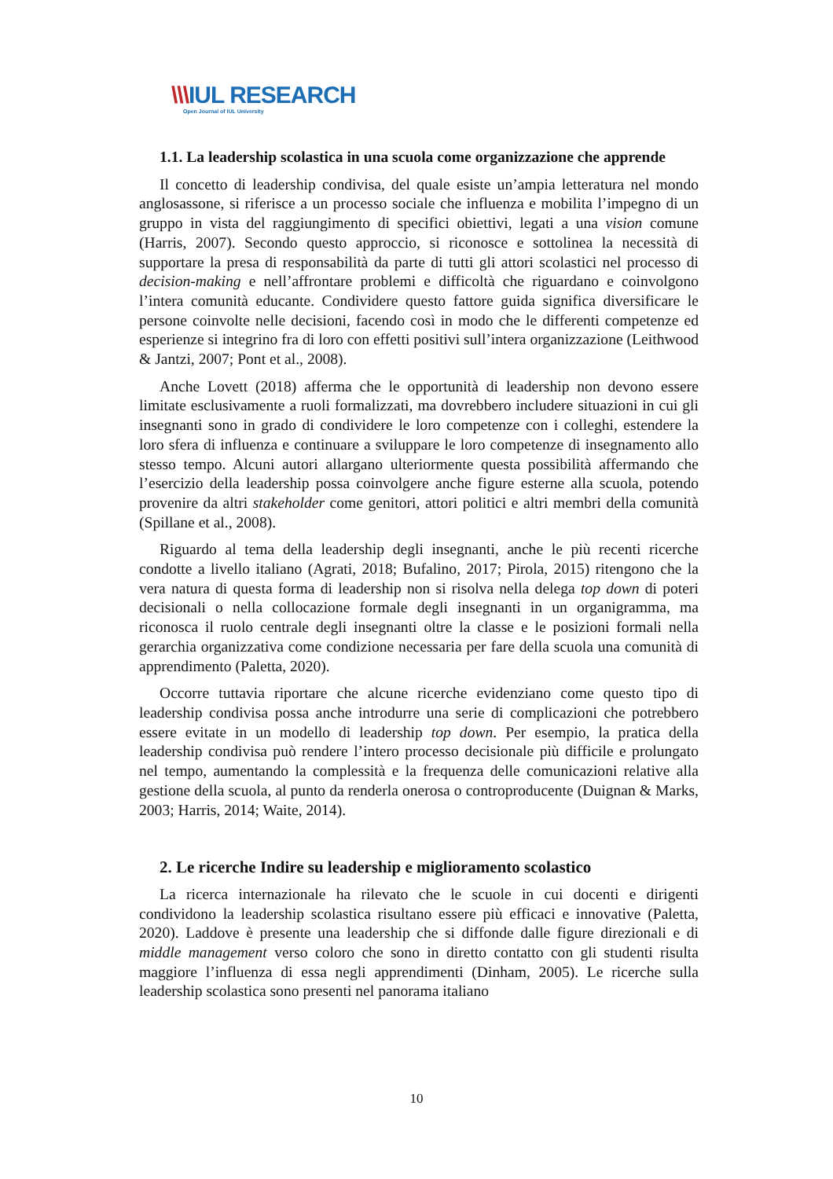\\\IUL RESEARCH
Open Journal of IUL University
1.1. La leadership scolastica in una scuola come organizzazione che apprende
Il concetto di leadership condivisa, del quale esiste un’ampia letteratura nel mondo anglosassone, si riferisce a un processo sociale che influenza e mobilita l’impegno di un gruppo in vista del raggiungimento di specifici obiettivi, legati a una vision comune (Harris, 2007). Secondo questo approccio, si riconosce e sottolinea la necessità di supportare la presa di responsabilità da parte di tutti gli attori scolastici nel processo di decision-making e nell’affrontare problemi e difficoltà che riguardano e coinvolgono l’intera comunità educante. Condividere questo fattore guida significa diversificare le persone coinvolte nelle decisioni, facendo così in modo che le differenti competenze ed esperienze si integrino fra di loro con effetti positivi sull’intera organizzazione (Leithwood & Jantzi, 2007; Pont et al., 2008).
Anche Lovett (2018) afferma che le opportunità di leadership non devono essere limitate esclusivamente a ruoli formalizzati, ma dovrebbero includere situazioni in cui gli insegnanti sono in grado di condividere le loro competenze con i colleghi, estendere la loro sfera di influenza e continuare a sviluppare le loro competenze di insegnamento allo stesso tempo. Alcuni autori allargano ulteriormente questa possibilità affermando che l’esercizio della leadership possa coinvolgere anche figure esterne alla scuola, potendo provenire da altri stakeholder come genitori, attori politici e altri membri della comunità (Spillane et al., 2008).
Riguardo al tema della leadership degli insegnanti, anche le più recenti ricerche condotte a livello italiano (Agrati, 2018; Bufalino, 2017; Pirola, 2015) ritengono che la vera natura di questa forma di leadership non si risolva nella delega top down di poteri decisionali o nella collocazione formale degli insegnanti in un organigramma, ma riconosca il ruolo centrale degli insegnanti oltre la classe e le posizioni formali nella gerarchia organizzativa come condizione necessaria per fare della scuola una comunità di apprendimento (Paletta, 2020).
Occorre tuttavia riportare che alcune ricerche evidenziano come questo tipo di leadership condivisa possa anche introdurre una serie di complicazioni che potrebbero essere evitate in un modello di leadership top down. Per esempio, la pratica della leadership condivisa può rendere l’intero processo decisionale più difficile e prolungato nel tempo, aumentando la complessità e la frequenza delle comunicazioni relative alla gestione della scuola, al punto da renderla onerosa o controproducente (Duignan & Marks, 2003; Harris, 2014; Waite, 2014).
2. Le ricerche Indire su leadership e miglioramento scolastico
La ricerca internazionale ha rilevato che le scuole in cui docenti e dirigenti condividono la leadership scolastica risultano essere più efficaci e innovative (Paletta, 2020). Laddove è presente una leadership che si diffonde dalle figure direzionali e di middle management verso coloro che sono in diretto contatto con gli studenti risulta maggiore l’influenza di essa negli apprendimenti (Dinham, 2005). Le ricerche sulla leadership scolastica sono presenti nel panorama italiano
10